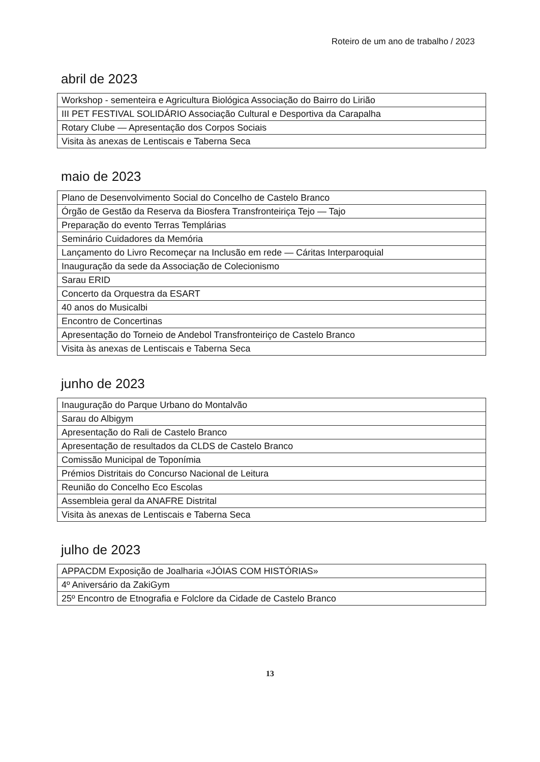Roteiro de um ano de trabalho / 2023
abril de 2023
| Workshop - sementeira e Agricultura Biológica Associação do Bairro do Lirião |
| III PET FESTIVAL SOLIDÁRIO Associação Cultural e Desportiva da Carapalha |
| Rotary Clube — Apresentação dos Corpos Sociais |
| Visita às anexas de Lentiscais e Taberna Seca |
maio de 2023
| Plano de Desenvolvimento Social do Concelho de Castelo Branco |
| Órgão de Gestão da Reserva da Biosfera Transfronteiriça Tejo — Tajo |
| Preparação do evento Terras Templárias |
| Seminário Cuidadores da Memória |
| Lançamento do Livro Recomeçar na Inclusão em rede — Cáritas Interparoquial |
| Inauguração da sede da Associação de Colecionismo |
| Sarau ERID |
| Concerto da Orquestra da ESART |
| 40 anos do Musicalbi |
| Encontro de Concertinas |
| Apresentação do Torneio de Andebol Transfronteiriço de Castelo Branco |
| Visita às anexas de Lentiscais e Taberna Seca |
junho de 2023
| Inauguração do Parque Urbano do Montalvão |
| Sarau do Albigym |
| Apresentação do Rali de Castelo Branco |
| Apresentação de resultados da CLDS de Castelo Branco |
| Comissão Municipal de Toponímia |
| Prémios Distritais do Concurso Nacional de Leitura |
| Reunião do Concelho Eco Escolas |
| Assembleia geral da ANAFRE Distrital |
| Visita às anexas de Lentiscais e Taberna Seca |
julho de 2023
| APPACDM Exposição de Joalharia «JÓIAS COM HISTÓRIAS» |
| 4º Aniversário da ZakiGym |
| 25º Encontro de Etnografia e Folclore da Cidade de Castelo Branco |
13